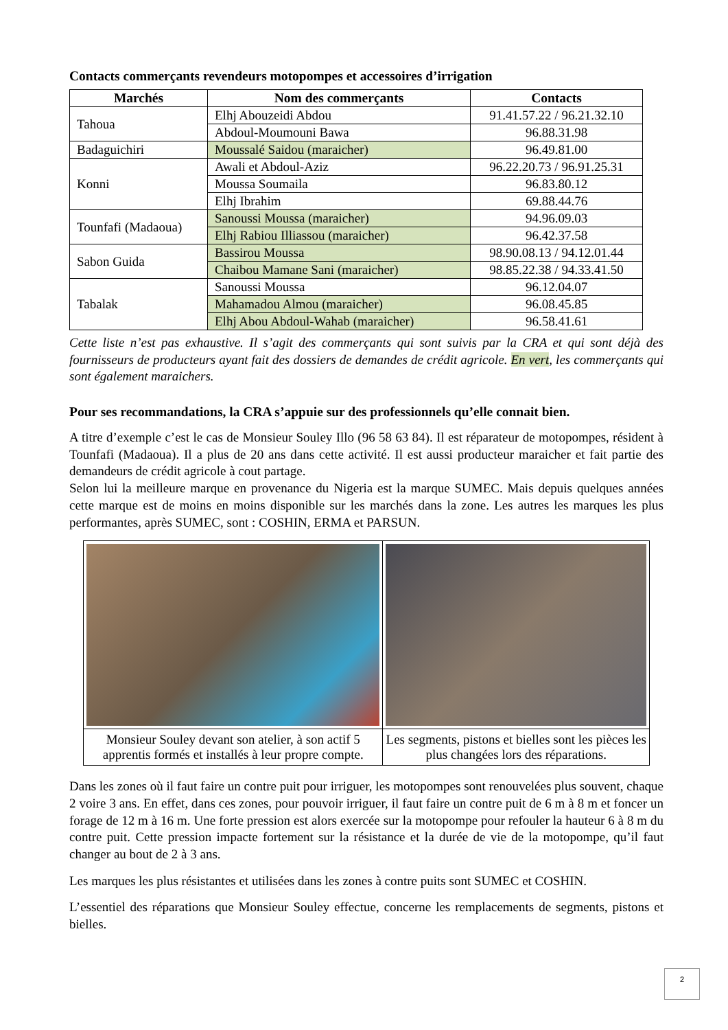Contacts commerçants revendeurs motopompes et accessoires d’irrigation
| Marchés | Nom des commerçants | Contacts |
| --- | --- | --- |
| Tahoua | Elhj Abouzeidi Abdou | 91.41.57.22 / 96.21.32.10 |
| | Abdoul-Moumouni Bawa | 96.88.31.98 |
| Badaguichiri | Moussalé Saidou (maraicher) | 96.49.81.00 |
| Konni | Awali et Abdoul-Aziz | 96.22.20.73 / 96.91.25.31 |
| | Moussa Soumaila | 96.83.80.12 |
| | Elhj Ibrahim | 69.88.44.76 |
| Tounfafi (Madaoua) | Sanoussi Moussa (maraicher) | 94.96.09.03 |
| | Elhj Rabiou Illiassou (maraicher) | 96.42.37.58 |
| Sabon Guida | Bassirou Moussa | 98.90.08.13 / 94.12.01.44 |
| | Chaibou Mamane Sani (maraicher) | 98.85.22.38 / 94.33.41.50 |
| Tabalak | Sanoussi Moussa | 96.12.04.07 |
| | Mahamadou Almou (maraicher) | 96.08.45.85 |
| | Elhj Abou Abdoul-Wahab (maraicher) | 96.58.41.61 |
Cette liste n’est pas exhaustive. Il s’agit des commerçants qui sont suivis par la CRA et qui sont déjà des fournisseurs de producteurs ayant fait des dossiers de demandes de crédit agricole. En vert, les commerçants qui sont également maraichers.
Pour ses recommandations, la CRA s’appuie sur des professionnels qu’elle connait bien.
A titre d’exemple c’est le cas de Monsieur Souley Illo (96 58 63 84). Il est réparateur de motopompes, résident à Tounfafi (Madaoua). Il a plus de 20 ans dans cette activité. Il est aussi producteur maraicher et fait partie des demandeurs de crédit agricole à cout partage.
Selon lui la meilleure marque en provenance du Nigeria est la marque SUMEC. Mais depuis quelques années cette marque est de moins en moins disponible sur les marchés dans la zone. Les autres les marques les plus performantes, après SUMEC, sont : COSHIN, ERMA et PARSUN.
| Monsieur Souley devant son atelier, à son actif 5 apprentis formés et installés à leur propre compte. | Les segments, pistons et bielles sont les pièces les plus changées lors des réparations. |
Dans les zones où il faut faire un contre puit pour irriguer, les motopompes sont renouvelées plus souvent, chaque 2 voire 3 ans. En effet, dans ces zones, pour pouvoir irriguer, il faut faire un contre puit de 6 m à 8 m et foncer un forage de 12 m à 16 m. Une forte pression est alors exercée sur la motopompe pour refouler la hauteur 6 à 8 m du contre puit. Cette pression impacte fortement sur la résistance et la durée de vie de la motopompe, qu’il faut changer au bout de 2 à 3 ans.
Les marques les plus résistantes et utilisées dans les zones à contre puits sont SUMEC et COSHIN.
L’essentiel des réparations que Monsieur Souley effectue, concerne les remplacements de segments, pistons et bielles.
2